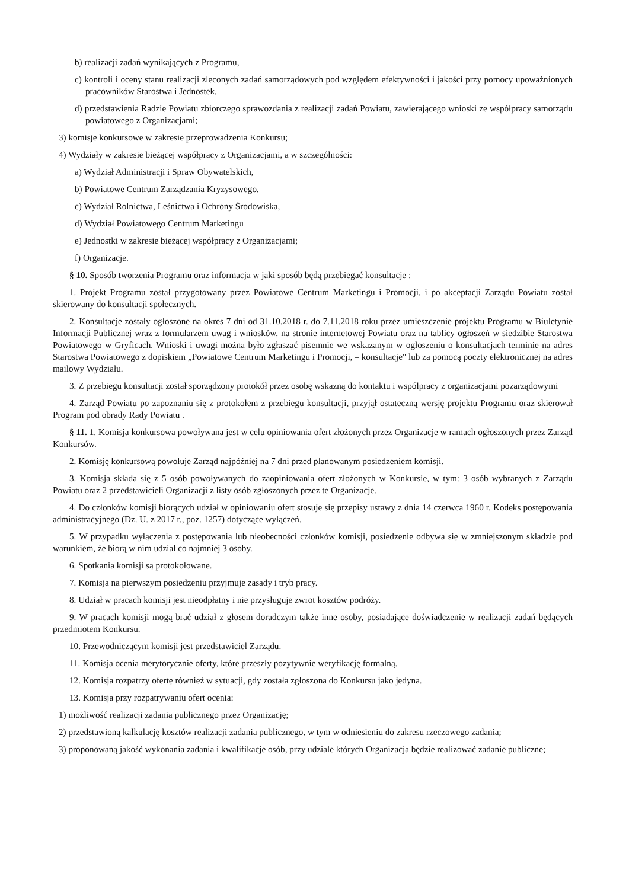b) realizacji zadań wynikających z Programu,
c) kontroli i oceny stanu realizacji zleconych zadań samorządowych pod względem efektywności i jakości przy pomocy upoważnionych pracowników Starostwa i Jednostek,
d) przedstawienia Radzie Powiatu zbiorczego sprawozdania z realizacji zadań Powiatu, zawierającego wnioski ze współpracy samorządu powiatowego z Organizacjami;
3) komisje konkursowe w zakresie przeprowadzenia Konkursu;
4) Wydziały w zakresie bieżącej współpracy z Organizacjami, a w szczególności:
a) Wydział Administracji i Spraw Obywatelskich,
b) Powiatowe Centrum Zarządzania Kryzysowego,
c) Wydział Rolnictwa, Leśnictwa i Ochrony Środowiska,
d) Wydział Powiatowego Centrum Marketingu
e) Jednostki w zakresie bieżącej współpracy z Organizacjami;
f) Organizacje.
§ 10. Sposób tworzenia Programu oraz informacja w jaki sposób będą przebiegać konsultacje :
1. Projekt Programu został przygotowany przez Powiatowe Centrum Marketingu i Promocji, i po akceptacji Zarządu Powiatu został skierowany do konsultacji społecznych.
2. Konsultacje zostały ogłoszone na okres 7 dni od 31.10.2018 r. do 7.11.2018 roku przez umieszczenie projektu Programu w Biuletynie Informacji Publicznej wraz z formularzem uwag i wniosków, na stronie internetowej Powiatu oraz na tablicy ogłoszeń w siedzibie Starostwa Powiatowego w Gryficach. Wnioski i uwagi można było zgłaszać pisemnie we wskazanym w ogłoszeniu o konsultacjach terminie na adres Starostwa Powiatowego z dopiskiem „Powiatowe Centrum Marketingu i Promocji, – konsultacje" lub za pomocą poczty elektronicznej na adres mailowy Wydziału.
3. Z przebiegu konsultacji został sporządzony protokół przez osobę wskazną do kontaktu i wspólpracy z organizacjami pozarządowymi
4. Zarząd Powiatu po zapoznaniu się z protokołem z przebiegu konsultacji, przyjął ostateczną wersję projektu Programu oraz skierował Program pod obrady Rady Powiatu .
§ 11. 1. Komisja konkursowa powoływana jest w celu opiniowania ofert złożonych przez Organizacje w ramach ogłoszonych przez Zarząd Konkursów.
2. Komisję konkursową powołuje Zarząd najpóźniej na 7 dni przed planowanym posiedzeniem komisji.
3. Komisja składa się z 5 osób powoływanych do zaopiniowania ofert złożonych w Konkursie, w tym: 3 osób wybranych z Zarządu Powiatu oraz 2 przedstawicieli Organizacji z listy osób zgłoszonych przez te Organizacje.
4. Do członków komisji biorących udział w opiniowaniu ofert stosuje się przepisy ustawy z dnia 14 czerwca 1960 r. Kodeks postępowania administracyjnego (Dz. U. z 2017 r., poz. 1257) dotyczące wyłączeń.
5. W przypadku wyłączenia z postępowania lub nieobecności członków komisji, posiedzenie odbywa się w zmniejszonym składzie pod warunkiem, że biorą w nim udział co najmniej 3 osoby.
6. Spotkania komisji są protokołowane.
7. Komisja na pierwszym posiedzeniu przyjmuje zasady i tryb pracy.
8. Udział w pracach komisji jest nieodpłatny i nie przysługuje zwrot kosztów podróży.
9. W pracach komisji mogą brać udział z głosem doradczym także inne osoby, posiadające doświadczenie w realizacji zadań będących przedmiotem Konkursu.
10. Przewodniczącym komisji jest przedstawiciel Zarządu.
11. Komisja ocenia merytorycznie oferty, które przeszły pozytywnie weryfikację formalną.
12. Komisja rozpatrzy ofertę również w sytuacji, gdy została zgłoszona do Konkursu jako jedyna.
13. Komisja przy rozpatrywaniu ofert ocenia:
1) możliwość realizacji zadania publicznego przez Organizację;
2) przedstawioną kalkulację kosztów realizacji zadania publicznego, w tym w odniesieniu do zakresu rzeczowego zadania;
3) proponowaną jakość wykonania zadania i kwalifikacje osób, przy udziale których Organizacja będzie realizować zadanie publiczne;